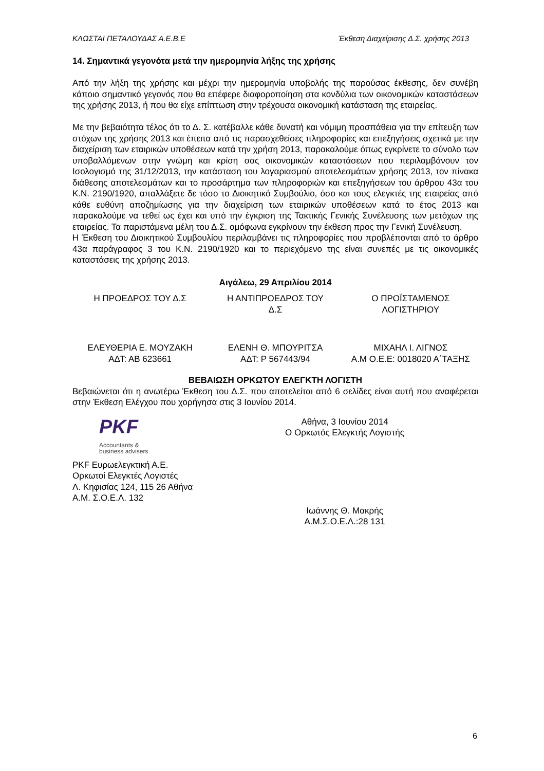ΚΛΩΣΤΑΙ ΠΕΤΑΛΟΥΔΑΣ Α.Ε.Β.Ε Έκθεση Διαχείρισης Δ.Σ. χρήσης 2013
14. Σημαντικά γεγονότα μετά την ημερομηνία λήξης της χρήσης
Από την λήξη της χρήσης και μέχρι την ημερομηνία υποβολής της παρούσας έκθεσης, δεν συνέβη κάποιο σημαντικό γεγονός που θα επέφερε διαφοροποίηση στα κονδύλια των οικονομικών καταστάσεων της χρήσης 2013, ή που θα είχε επίπτωση στην τρέχουσα οικονομική κατάσταση της εταιρείας.
Με την βεβαιότητα τέλος ότι το Δ. Σ. κατέβαλλε κάθε δυνατή και νόμιμη προσπάθεια για την επίτευξη των στόχων της χρήσης 2013 και έπειτα από τις παρασχεθείσες πληροφορίες και επεξηγήσεις σχετικά με την διαχείριση των εταιρικών υποθέσεων κατά την χρήση 2013, παρακαλούμε όπως εγκρίνετε το σύνολο των υποβαλλόμενων στην γνώμη και κρίση σας οικονομικών καταστάσεων που περιλαμβάνουν τον Ισολογισμό της 31/12/2013, την κατάσταση του λογαριασμού αποτελεσμάτων χρήσης 2013, τον πίνακα διάθεσης αποτελεσμάτων και το προσάρτημα των πληροφοριών και επεξηγήσεων του άρθρου 43α του Κ.Ν. 2190/1920, απαλλάξετε δε τόσο το Διοικητικό Συμβούλιο, όσο και τους ελεγκτές της εταιρείας από κάθε ευθύνη αποζημίωσης για την διαχείριση των εταιρικών υποθέσεων κατά το έτος 2013 και παρακαλούμε να τεθεί ως έχει και υπό την έγκριση της Τακτικής Γενικής Συνέλευσης των μετόχων της εταιρείας. Τα παριστάμενα μέλη του Δ.Σ. ομόφωνα εγκρίνουν την έκθεση προς την Γενική Συνέλευση.
Η Έκθεση του Διοικητικού Συμβουλίου περιλαμβάνει τις πληροφορίες που προβλέπονται από το άρθρο 43α παράγραφος 3 του Κ.Ν. 2190/1920 και το περιεχόμενο της είναι συνεπές με τις οικονομικές καταστάσεις της χρήσης 2013.
Αιγάλεω, 29 Απριλίου 2014
Η ΠΡΟΕΔΡΟΣ ΤΟΥ Δ.Σ Η ΑΝΤΙΠΡΟΕΔΡΟΣ ΤΟΥ
Δ.Σ
Ο ΠΡΟΪΣΤΑΜΕΝΟΣ
ΛΟΓΙΣΤΗΡΙΟΥ
ΕΛΕΥΘΕΡΙΑ Ε. ΜΟΥΖΑΚΗ
ΑΔΤ: ΑΒ 623661
ΕΛΕΝΗ Θ. ΜΠΟΥΡΙΤΣΑ
ΑΔΤ: Ρ 567443/94
ΜΙΧΑΗΛ Ι. ΛΙΓΝΟΣ
Α.Μ Ο.Ε.Ε: 0018020 Α΄ΤΑΞΗΣ
ΒΕΒΑΙΩΣΗ ΟΡΚΩΤΟΥ ΕΛΕΓΚΤΗ ΛΟΓΙΣΤΗ
Βεβαιώνεται ότι η ανωτέρω Έκθεση του Δ.Σ. που αποτελείται από 6 σελίδες είναι αυτή που αναφέρεται στην Έκθεση Ελέγχου που χορήγησα στις 3 Ιουνίου 2014.
PKF
Accountants &
business advisers
PKF Ευρωελεγκτική Α.Ε.
Ορκωτοί Ελεγκτές Λογιστές
Λ. Κηφισίας 124, 115 26 Αθήνα
Α.Μ. Σ.Ο.Ε.Λ. 132
Αθήνα, 3 Ιουνίου 2014
Ο Ορκωτός Ελεγκτής Λογιστής
Ιωάννης Θ. Μακρής
Α.Μ.Σ.Ο.Ε.Λ.:28 131
6